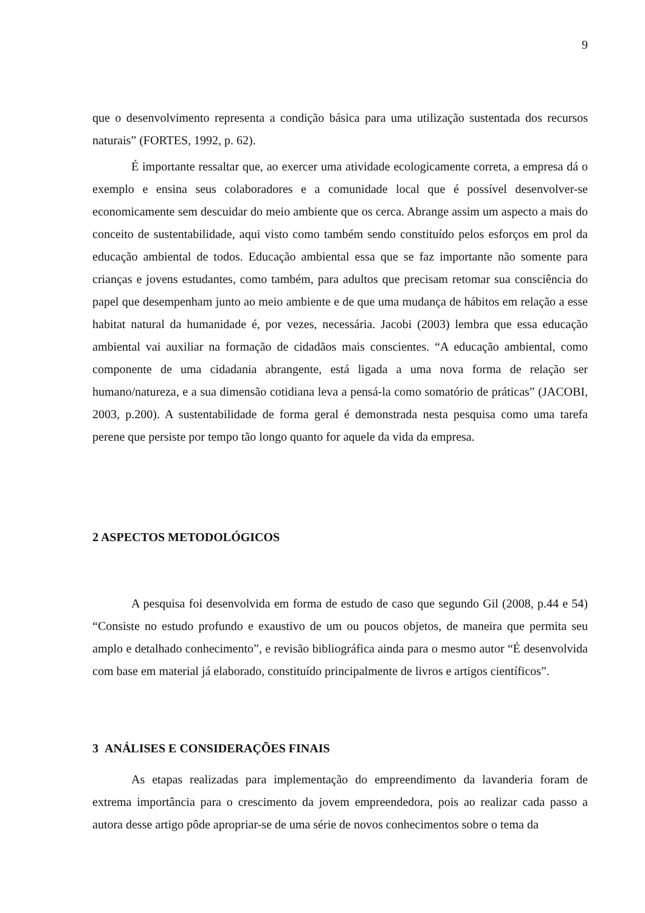9
que o desenvolvimento representa a condição básica para uma utilização sustentada dos recursos naturais” (FORTES, 1992, p. 62).
É importante ressaltar que, ao exercer uma atividade ecologicamente correta, a empresa dá o exemplo e ensina seus colaboradores e a comunidade local que é possível desenvolver-se economicamente sem descuidar do meio ambiente que os cerca. Abrange assim um aspecto a mais do conceito de sustentabilidade, aqui visto como também sendo constituído pelos esforços em prol da educação ambiental de todos. Educação ambiental essa que se faz importante não somente para crianças e jovens estudantes, como também, para adultos que precisam retomar sua consciência do papel que desempenham junto ao meio ambiente e de que uma mudança de hábitos em relação a esse habitat natural da humanidade é, por vezes, necessária. Jacobi (2003) lembra que essa educação ambiental vai auxiliar na formação de cidadãos mais conscientes. “A educação ambiental, como componente de uma cidadania abrangente, está ligada a uma nova forma de relação ser humano/natureza, e a sua dimensão cotidiana leva a pensá-la como somatório de práticas” (JACOBI, 2003, p.200). A sustentabilidade de forma geral é demonstrada nesta pesquisa como uma tarefa perene que persiste por tempo tão longo quanto for aquele da vida da empresa.
2 ASPECTOS METODOLÓGICOS
A pesquisa foi desenvolvida em forma de estudo de caso que segundo Gil (2008, p.44 e 54) “Consiste no estudo profundo e exaustivo de um ou poucos objetos, de maneira que permita seu amplo e detalhado conhecimento”, e revisão bibliográfica ainda para o mesmo autor “É desenvolvida com base em material já elaborado, constituído principalmente de livros e artigos científicos”.
3 ANÁLISES E CONSIDERAÇÕES FINAIS
As etapas realizadas para implementação do empreendimento da lavanderia foram de extrema importância para o crescimento da jovem empreendedora, pois ao realizar cada passo a autora desse artigo pôde apropriar-se de uma série de novos conhecimentos sobre o tema da